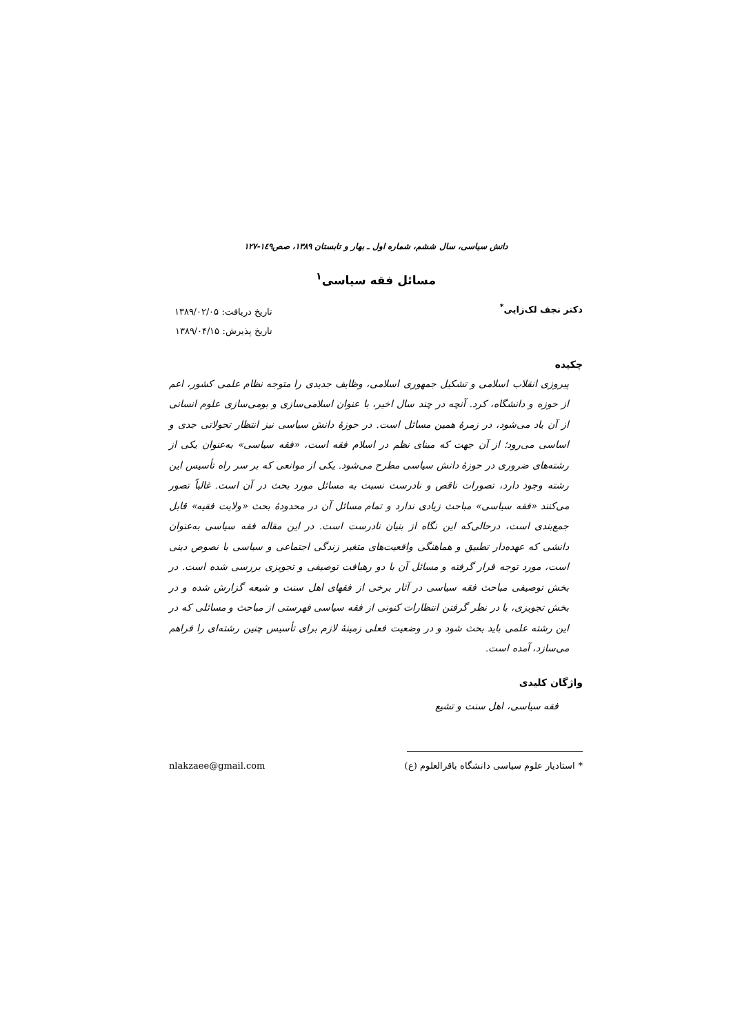دانش سیاسی، سال ششم، شماره اول ـ بهار و تابستان ۱۳۸۹، صص۱٤۹-۱۲۷
مسائل فقه سیاسی<sup>۱</sup>
دکتر نجف لک‌زایی<sup>*</sup>
تاریخ دریافت: ۱۳۸۹/۰۲/۰۵
تاریخ پذیرش: ۱۳۸۹/۰۴/۱۵
چکیده
پیروزی انقلاب اسلامی و تشکیل جمهوری اسلامی، وظایف جدیدی را متوجه نظام علمی کشور، اعم از حوزه و دانشگاه، کرد. آنچه در چند سال اخیر، با عنوان اسلامی‌سازی و بومی‌سازی علوم انسانی از آن یاد می‌شود، در زمرهٔ همین مسائل است. در حوزهٔ دانش سیاسی نیز انتظار تحولاتی جدی و اساسی می‌رود؛ از آن جهت که مبنای نظم در اسلام فقه است، «فقه سیاسی» به‌عنوان یکی از رشته‌های ضروری در حوزهٔ دانش سیاسی مطرح می‌شود. یکی از موانعی که بر سر راه تأسیس این رشته وجود دارد، تصورات ناقص و نادرست نسبت به مسائل مورد بحث در آن است. غالباً تصور می‌کنند «فقه سیاسی» مباحث زیادی ندارد و تمام مسائل آن در محدودهٔ بحث «ولایت فقیه» قابل جمع‌بندی است، درحالی‌که این نگاه از بنیان نادرست است. در این مقاله فقه سیاسی به‌عنوان دانشی که عهده‌دار تطبیق و هماهنگی واقعیت‌های متغیر زندگی اجتماعی و سیاسی با نصوص دینی است، مورد توجه قرار گرفته و مسائل آن با دو رهیافت توصیفی و تجویزی بررسی شده است. در بخش توصیفی مباحث فقه سیاسی در آثار برخی از فقهای اهل سنت و شیعه گزارش شده و در بخش تجویزی، با در نظر گرفتن انتظارات کنونی از فقه سیاسی فهرستی از مباحث و مسائلی که در این رشته علمی باید بحث شود و در وضعیت فعلی زمینهٔ لازم برای تأسیس چنین رشته‌ای را فراهم می‌سازد، آمده است.
واژگان کلیدی
فقه سیاسی، اهل سنت و تشیع
* استادیار علوم سیاسی دانشگاه باقرالعلوم (ع) nlakzaee@gmail.com